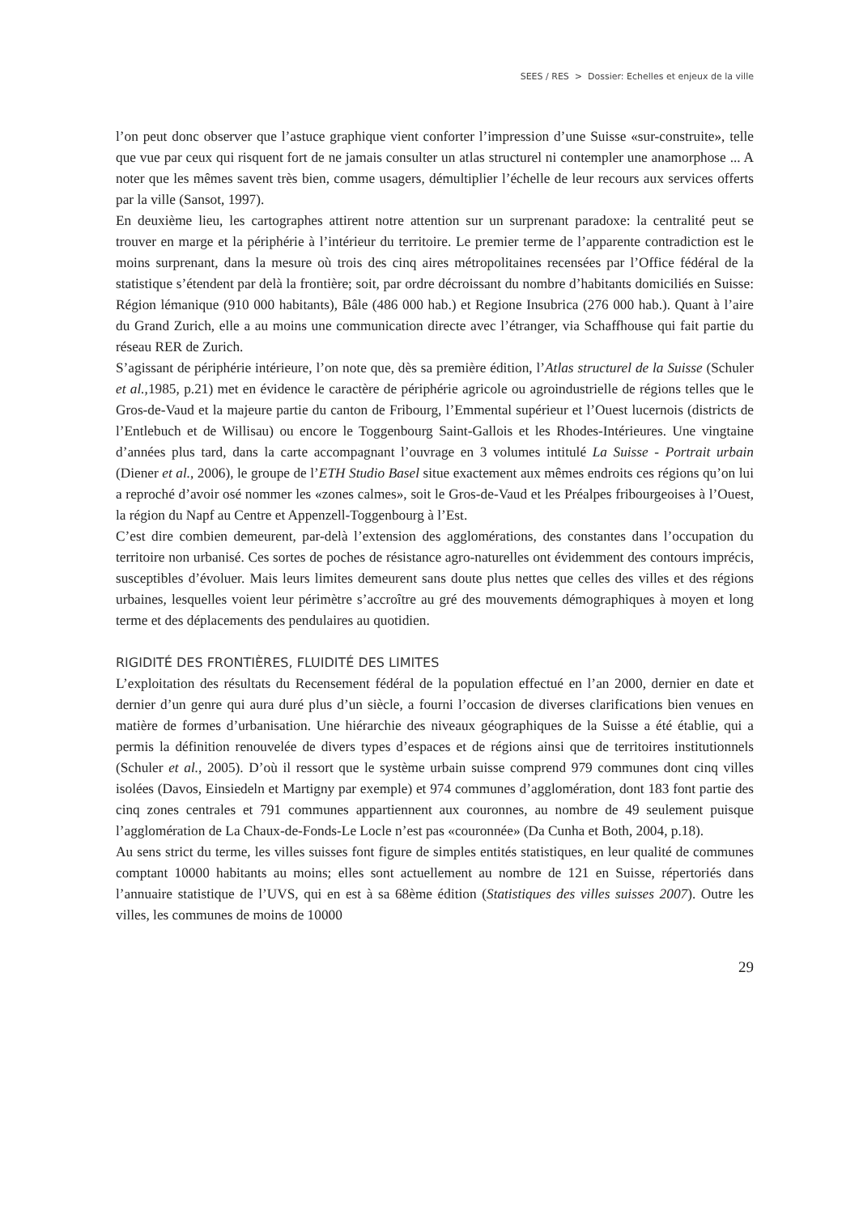SEES / RES > Dossier: Echelles et enjeux de la ville
l’on peut donc observer que l’astuce graphique vient conforter l’impression d’une Suisse «sur-construite», telle que vue par ceux qui risquent fort de ne jamais consulter un atlas structurel ni contempler une anamorphose ... A noter que les mêmes savent très bien, comme usagers, démultiplier l’échelle de leur recours aux services offerts par la ville (Sansot, 1997).
En deuxième lieu, les cartographes attirent notre attention sur un surprenant paradoxe: la centralité peut se trouver en marge et la périphérie à l’intérieur du territoire. Le premier terme de l’apparente contradiction est le moins surprenant, dans la mesure où trois des cinq aires métropolitaines recensées par l’Office fédéral de la statistique s’étendent par delà la frontière; soit, par ordre décroissant du nombre d’habitants domiciliés en Suisse: Région lémanique (910 000 habitants), Bâle (486 000 hab.) et Regione Insubrica (276 000 hab.). Quant à l’aire du Grand Zurich, elle a au moins une communication directe avec l’étranger, via Schaffhouse qui fait partie du réseau RER de Zurich.
S’agissant de périphérie intérieure, l’on note que, dès sa première édition, l’Atlas structurel de la Suisse (Schuler et al.,1985, p.21) met en évidence le caractère de périphérie agricole ou agroindustrielle de régions telles que le Gros-de-Vaud et la majeure partie du canton de Fribourg, l’Emmental supérieur et l’Ouest lucernois (districts de l’Entlebuch et de Willisau) ou encore le Toggenbourg Saint-Gallois et les Rhodes-Intérieures. Une vingtaine d’années plus tard, dans la carte accompagnant l’ouvrage en 3 volumes intitulé La Suisse - Portrait urbain (Diener et al., 2006), le groupe de l’ETH Studio Basel situe exactement aux mêmes endroits ces régions qu’on lui a reproché d’avoir osé nommer les «zones calmes», soit le Gros-de-Vaud et les Préalpes fribourgeoises à l’Ouest, la région du Napf au Centre et Appenzell-Toggenbourg à l’Est.
C’est dire combien demeurent, par-delà l’extension des agglomérations, des constantes dans l’occupation du territoire non urbanisé. Ces sortes de poches de résistance agro-naturelles ont évidemment des contours imprécis, susceptibles d’évoluer. Mais leurs limites demeurent sans doute plus nettes que celles des villes et des régions urbaines, lesquelles voient leur périmètre s’accroître au gré des mouvements démographiques à moyen et long terme et des déplacements des pendulaires au quotidien.
RIGIDITÉ DES FRONTIÈRES, FLUIDITÉ DES LIMITES
L’exploitation des résultats du Recensement fédéral de la population effectué en l’an 2000, dernier en date et dernier d’un genre qui aura duré plus d’un siècle, a fourni l’occasion de diverses clarifications bien venues en matière de formes d’urbanisation. Une hiérarchie des niveaux géographiques de la Suisse a été établie, qui a permis la définition renouvelée de divers types d’espaces et de régions ainsi que de territoires institutionnels (Schuler et al., 2005). D’où il ressort que le système urbain suisse comprend 979 communes dont cinq villes isolées (Davos, Einsiedeln et Martigny par exemple) et 974 communes d’agglomération, dont 183 font partie des cinq zones centrales et 791 communes appartiennent aux couronnes, au nombre de 49 seulement puisque l’agglomération de La Chaux-de-Fonds-Le Locle n’est pas «couronnée» (Da Cunha et Both, 2004, p.18).
Au sens strict du terme, les villes suisses font figure de simples entités statistiques, en leur qualité de communes comptant 10000 habitants au moins; elles sont actuellement au nombre de 121 en Suisse, répertoriés dans l’annuaire statistique de l’UVS, qui en est à sa 68ème édition (Statistiques des villes suisses 2007). Outre les villes, les communes de moins de 10000
29